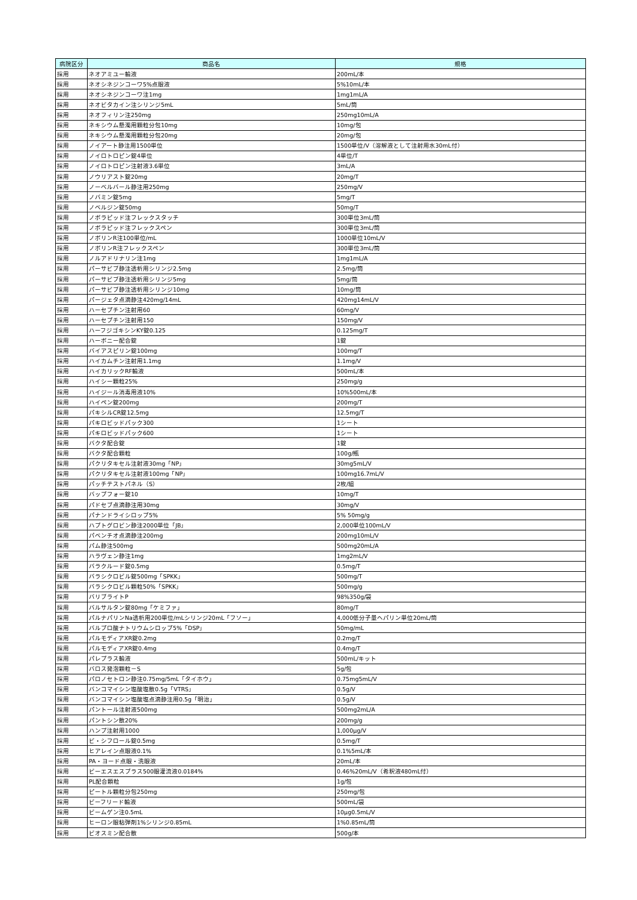| 病院区分 | 商品名 | 規格 |
| --- | --- | --- |
| 採用 | ネオアミユー輸液 | 200mL/本 |
| 採用 | ネオシネジンコーワ5%点眼液 | 5%10mL/本 |
| 採用 | ネオシネジンコーワ注1mg | 1mg1mL/A |
| 採用 | ネオビタカイン注シリンジ5mL | 5mL/筒 |
| 採用 | ネオフィリン注250mg | 250mg10mL/A |
| 採用 | ネキシウム懸濁用顆粒分包10mg | 10mg/包 |
| 採用 | ネキシウム懸濁用顆粒分包20mg | 20mg/包 |
| 採用 | ノイアート静注用1500単位 | 1500単位/V（溶解液として注射用水30mL付） |
| 採用 | ノイロトロピン錠4単位 | 4単位/T |
| 採用 | ノイロトロピン注射液3.6単位 | 3mL/A |
| 採用 | ノウリアスト錠20mg | 20mg/T |
| 採用 | ノーベルバール静注用250mg | 250mg/V |
| 採用 | ノバミン錠5mg | 5mg/T |
| 採用 | ノベルジン錠50mg | 50mg/T |
| 採用 | ノボラピッド注フレックスタッチ | 300単位3mL/筒 |
| 採用 | ノボラピッド注フレックスペン | 300単位3mL/筒 |
| 採用 | ノボリンR注100単位/mL | 1000単位10mL/V |
| 採用 | ノボリンR注フレックスペン | 300単位3mL/筒 |
| 採用 | ノルアドリナリン注1mg | 1mg1mL/A |
| 採用 | パーサビブ静注透析用シリンジ2.5mg | 2.5mg/筒 |
| 採用 | パーサビブ静注透析用シリンジ5mg | 5mg/筒 |
| 採用 | パーサビブ静注透析用シリンジ10mg | 10mg/筒 |
| 採用 | パージェタ点滴静注420mg/14mL | 420mg14mL/V |
| 採用 | ハーセプチン注射用60 | 60mg/V |
| 採用 | ハーセプチン注射用150 | 150mg/V |
| 採用 | ハーフジゴキシンKY錠0.125 | 0.125mg/T |
| 採用 | ハーボニー配合錠 | 1錠 |
| 採用 | バイアスピリン錠100mg | 100mg/T |
| 採用 | ハイカムチン注射用1.1mg | 1.1mg/V |
| 採用 | ハイカリックRF輸液 | 500mL/本 |
| 採用 | ハイシー顆粒25% | 250mg/g |
| 採用 | ハイジール消毒用液10% | 10%500mL/本 |
| 採用 | ハイペン錠200mg | 200mg/T |
| 採用 | パキシルCR錠12.5mg | 12.5mg/T |
| 採用 | パキロビッドパック300 | 1シート |
| 採用 | パキロビッドパック600 | 1シート |
| 採用 | バクタ配合錠 | 1錠 |
| 採用 | バクタ配合顆粒 | 100g/瓶 |
| 採用 | パクリタキセル注射液30mg「NP」 | 30mg5mL/V |
| 採用 | パクリタキセル注射液100mg「NP」 | 100mg16.7mL/V |
| 採用 | パッチテストパネル（S） | 2枚/組 |
| 採用 | バップフォー錠10 | 10mg/T |
| 採用 | パドセブ点滴静注用30mg | 30mg/V |
| 採用 | パナンドライシロップ5% | 5% 50mg/g |
| 採用 | ハプトグロビン静注2000単位「JB」 | 2,000単位100mL/V |
| 採用 | パベンチオ点滴静注200mg | 200mg10mL/V |
| 採用 | パム静注500mg | 500mg20mL/A |
| 採用 | ハラヴェン静注1mg | 1mg2mL/V |
| 採用 | バラクルード錠0.5mg | 0.5mg/T |
| 採用 | バラシクロビル錠500mg「SPKK」 | 500mg/T |
| 採用 | バラシクロビル顆粒50%「SPKK」 | 500mg/g |
| 採用 | バリブライトP | 98%350g/袋 |
| 採用 | バルサルタン錠80mg「ケミファ」 | 80mg/T |
| 採用 | パルナパリンNa透析用200単位/mLシリンジ20mL「フソー」 | 4,000低分子量ヘパリン単位20mL/筒 |
| 採用 | バルプロ酸ナトリウムシロップ5%「DSP」 | 50mg/mL |
| 採用 | パルモディアXR錠0.2mg | 0.2mg/T |
| 採用 | パルモディアXR錠0.4mg | 0.4mg/T |
| 採用 | パレプラス輸液 | 500mL/キット |
| 採用 | バロス発泡顆粒－S | 5g/包 |
| 採用 | パロノセトロン静注0.75mg/5mL「タイホウ」 | 0.75mg5mL/V |
| 採用 | バンコマイシン塩酸塩散0.5g「VTRS」 | 0.5g/V |
| 採用 | バンコマイシン塩酸塩点滴静注用0.5g「明治」 | 0.5g/V |
| 採用 | パントール注射液500mg | 500mg2mL/A |
| 採用 | パントシン散20% | 200mg/g |
| 採用 | ハンプ注射用1000 | 1,000μg/V |
| 採用 | ビ・シフロール錠0.5mg | 0.5mg/T |
| 採用 | ヒアレイン点眼液0.1% | 0.1%5mL/本 |
| 採用 | PA・ヨード点眼・洗眼液 | 20mL/本 |
| 採用 | ビーエスエスプラス500眼灌流液0.0184% | 0.46%20mL/V（希釈液480mL付） |
| 採用 | PL配合顆粒 | 1g/包 |
| 採用 | ピートル顆粒分包250mg | 250mg/包 |
| 採用 | ビーフリード輸液 | 500mL/袋 |
| 採用 | ビームゲン注0.5mL | 10μg0.5mL/V |
| 採用 | ヒーロン眼粘弾剤1%シリンジ0.85mL | 1%0.85mL/筒 |
| 採用 | ビオスミン配合散 | 500g/本 |